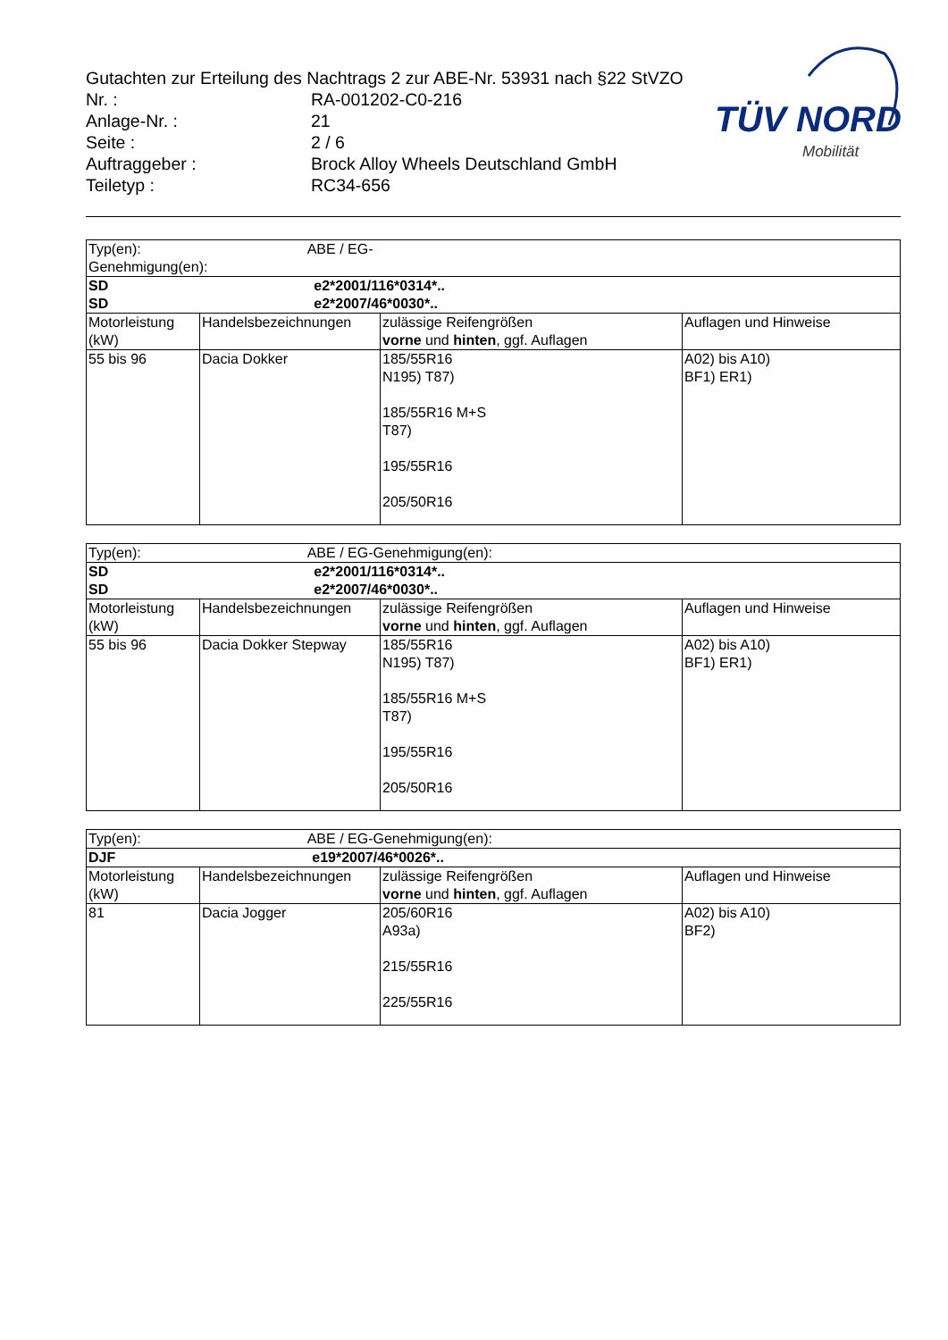Gutachten zur Erteilung des Nachtrags 2 zur ABE-Nr. 53931 nach §22 StVZO
| Nr. : | RA-001202-C0-216 |
| Anlage-Nr. : | 21 |
| Seite : | 2 / 6 |
| Auftraggeber : | Brock Alloy Wheels Deutschland GmbH |
| Teiletyp : | RC34-656 |
TÜV NORD
Mobilität
| Typ(en): ABE / EG-Genehmigung(en): | | | |
| SD e2*2001/116*0314*.. SD e2*2007/46*0030*.. | | | |
| Motorleistung (kW) | Handelsbezeichnungen | zulässige Reifengrößen vorne und hinten , ggf. Auflagen | Auflagen und Hinweise |
| 55 bis 96 | Dacia Dokker | 185/55R16 N195) T87) 185/55R16 M+S T87) 195/55R16 205/50R16 | A02) bis A10) BF1) ER1) |
| Typ(en): ABE / EG-Genehmigung(en): | | | |
| SD e2*2001/116*0314*.. SD e2*2007/46*0030*.. | | | |
| Motorleistung (kW) | Handelsbezeichnungen | zulässige Reifengrößen vorne und hinten , ggf. Auflagen | Auflagen und Hinweise |
| 55 bis 96 | Dacia Dokker Stepway | 185/55R16 N195) T87) 185/55R16 M+S T87) 195/55R16 205/50R16 | A02) bis A10) BF1) ER1) |
| Typ(en): ABE / EG-Genehmigung(en): | | | |
| DJF e19*2007/46*0026*.. | | | |
| Motorleistung (kW) | Handelsbezeichnungen | zulässige Reifengrößen vorne und hinten , ggf. Auflagen | Auflagen und Hinweise |
| 81 | Dacia Jogger | 205/60R16 A93a) 215/55R16 225/55R16 | A02) bis A10) BF2) |